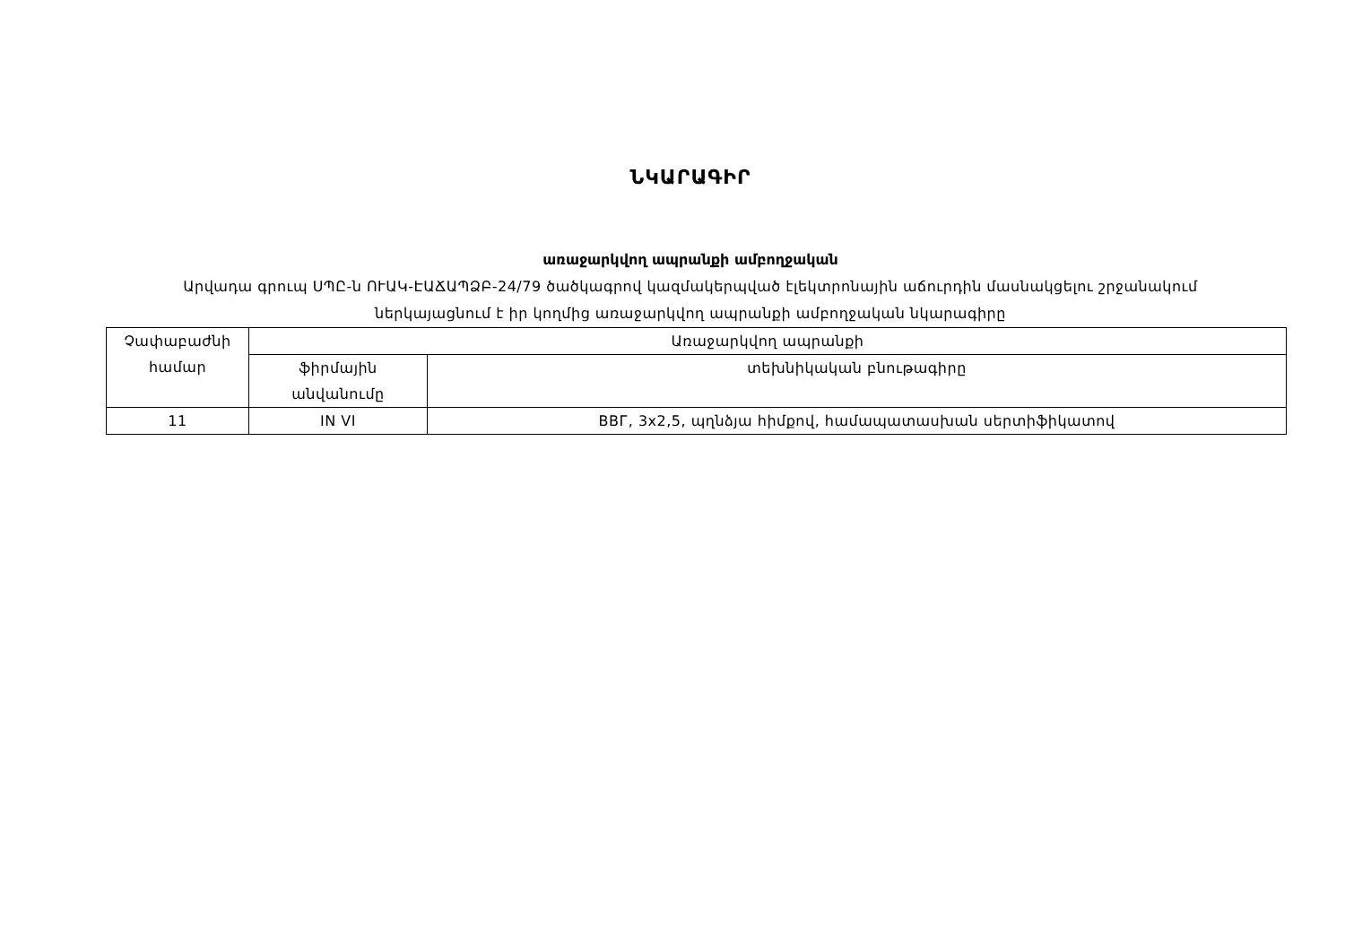ՆԿԱՐԱԳԻՐ
առաջարկվող ապրանքի ամբողջական
Արվադա գրուպ ՍՊԸ-ն ՈՒԱԿ-ԷԱՃԱՊՁԲ-24/79 ծածկագրով կազմակերպված էլեկտրոնային աճուրդին մասնակցելու շրջանակում ներկայացնում է իր կողմից առաջարկվող ապրանքի ամբողջական նկարագիրը
| Չափաբաժնի համար | Առաջարկվող ապրանքի | |
| | ֆիրմային անվանումը | տեխնիկական բնութագիրը |
| 11 | IN VI | ВВГ, 3x2,5, պղնձյա հիմքով, համապատասխան սերտիֆիկատով |